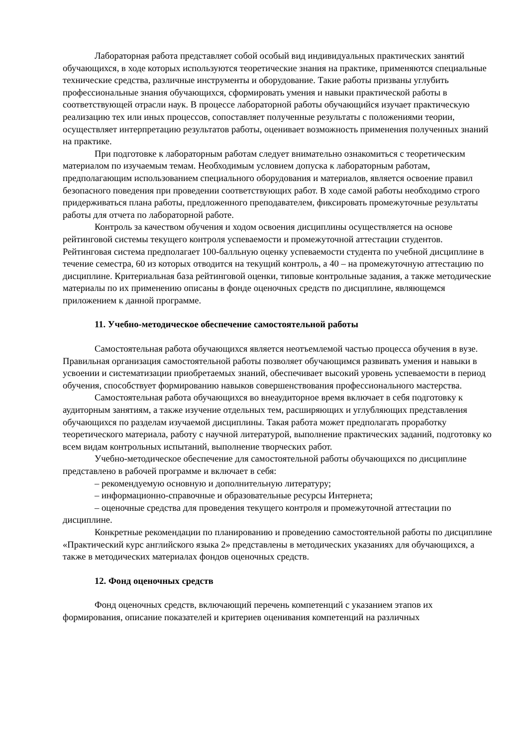Лабораторная работа представляет собой особый вид индивидуальных практических занятий обучающихся, в ходе которых используются теоретические знания на практике, применяются специальные технические средства, различные инструменты и оборудование. Такие работы призваны углубить профессиональные знания обучающихся, сформировать умения и навыки практической работы в соответствующей отрасли наук. В процессе лабораторной работы обучающийся изучает практическую реализацию тех или иных процессов, сопоставляет полученные результаты с положениями теории, осуществляет интерпретацию результатов работы, оценивает возможность применения полученных знаний на практике.
При подготовке к лабораторным работам следует внимательно ознакомиться с теоретическим материалом по изучаемым темам. Необходимым условием допуска к лабораторным работам, предполагающим использованием специального оборудования и материалов, является освоение правил безопасного поведения при проведении соответствующих работ. В ходе самой работы необходимо строго придерживаться плана работы, предложенного преподавателем, фиксировать промежуточные результаты работы для отчета по лабораторной работе.
Контроль за качеством обучения и ходом освоения дисциплины осуществляется на основе рейтинговой системы текущего контроля успеваемости и промежуточной аттестации студентов. Рейтинговая система предполагает 100-балльную оценку успеваемости студента по учебной дисциплине в течение семестра, 60 из которых отводится на текущий контроль, а 40 – на промежуточную аттестацию по дисциплине. Критериальная база рейтинговой оценки, типовые контрольные задания, а также методические материалы по их применению описаны в фонде оценочных средств по дисциплине, являющемся приложением к данной программе.
11. Учебно-методическое обеспечение самостоятельной работы
Самостоятельная работа обучающихся является неотъемлемой частью процесса обучения в вузе. Правильная организация самостоятельной работы позволяет обучающимся развивать умения и навыки в усвоении и систематизации приобретаемых знаний, обеспечивает высокий уровень успеваемости в период обучения, способствует формированию навыков совершенствования профессионального мастерства.
Самостоятельная работа обучающихся во внеаудиторное время включает в себя подготовку к аудиторным занятиям, а также изучение отдельных тем, расширяющих и углубляющих представления обучающихся по разделам изучаемой дисциплины. Такая работа может предполагать проработку теоретического материала, работу с научной литературой, выполнение практических заданий, подготовку ко всем видам контрольных испытаний, выполнение творческих работ.
Учебно-методическое обеспечение для самостоятельной работы обучающихся по дисциплине представлено в рабочей программе и включает в себя:
– рекомендуемую основную и дополнительную литературу;
– информационно-справочные и образовательные ресурсы Интернета;
– оценочные средства для проведения текущего контроля и промежуточной аттестации по дисциплине.
Конкретные рекомендации по планированию и проведению самостоятельной работы по дисциплине «Практический курс английского языка 2» представлены в методических указаниях для обучающихся, а также в методических материалах фондов оценочных средств.
12. Фонд оценочных средств
Фонд оценочных средств, включающий перечень компетенций с указанием этапов их формирования, описание показателей и критериев оценивания компетенций на различных